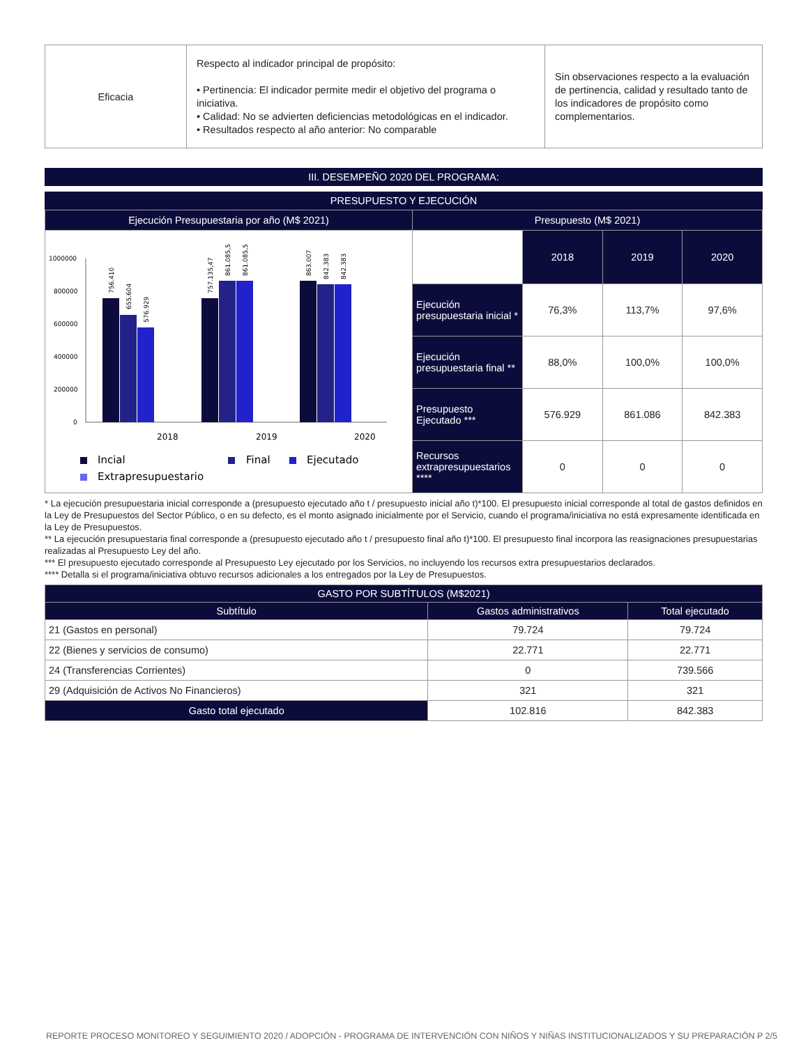| Eficacia | Respecto al indicador principal de propósito: • Pertinencia: El indicador permite medir el objetivo del programa o iniciativa. • Calidad: No se advierten deficiencias metodológicas en el indicador. • Resultados respecto al año anterior: No comparable | Sin observaciones respecto a la evaluación de pertinencia, calidad y resultado tanto de los indicadores de propósito como complementarios. |
III. DESEMPEÑO 2020 DEL PROGRAMA:
PRESUPUESTO Y EJECUCIÓN
| Ejecución Presupuestaria por año (M$ 2021) | Presupuesto (M$ 2021) | | | |
| --- | --- | --- | --- | --- |
| 1000000 800000 600000 400000 200000 0 2018 2019 2020 756.410 655.604 576.929 757.135,47 861.085,5 861.085,5 863.007 842.383 842.383 Incial Final Ejecutado Extrapresupuestario | | 2018 | 2019 | 2020 |
| | Ejecución presupuestaria inicial * | 76,3% | 113,7% | 97,6% |
| | Ejecución presupuestaria final ** | 88,0% | 100,0% | 100,0% |
| | Presupuesto Ejecutado *** | 576.929 | 861.086 | 842.383 |
| | Recursos extrapresupuestarios **** | 0 | 0 | 0 |
* La ejecución presupuestaria inicial corresponde a (presupuesto ejecutado año t / presupuesto inicial año t)*100. El presupuesto inicial corresponde al total de gastos definidos en la Ley de Presupuestos del Sector Público, o en su defecto, es el monto asignado inicialmente por el Servicio, cuando el programa/iniciativa no está expresamente identificada en la Ley de Presupuestos.
** La ejecución presupuestaria final corresponde a (presupuesto ejecutado año t / presupuesto final año t)*100. El presupuesto final incorpora las reasignaciones presupuestarias realizadas al Presupuesto Ley del año.
*** El presupuesto ejecutado corresponde al Presupuesto Ley ejecutado por los Servicios, no incluyendo los recursos extra presupuestarios declarados.
**** Detalla si el programa/iniciativa obtuvo recursos adicionales a los entregados por la Ley de Presupuestos.
| GASTO POR SUBTÍTULOS (M$2021) | | |
| --- | --- | --- |
| Subtítulo | Gastos administrativos | Total ejecutado |
| 21 (Gastos en personal) | 79.724 | 79.724 |
| 22 (Bienes y servicios de consumo) | 22.771 | 22.771 |
| 24 (Transferencias Corrientes) | 0 | 739.566 |
| 29 (Adquisición de Activos No Financieros) | 321 | 321 |
| Gasto total ejecutado | 102.816 | 842.383 |
REPORTE PROCESO MONITOREO Y SEGUIMIENTO 2020 / ADOPCIÓN - PROGRAMA DE INTERVENCIÓN CON NIÑOS Y NIÑAS INSTITUCIONALIZADOS Y SU PREPARACIÓN P 2/5